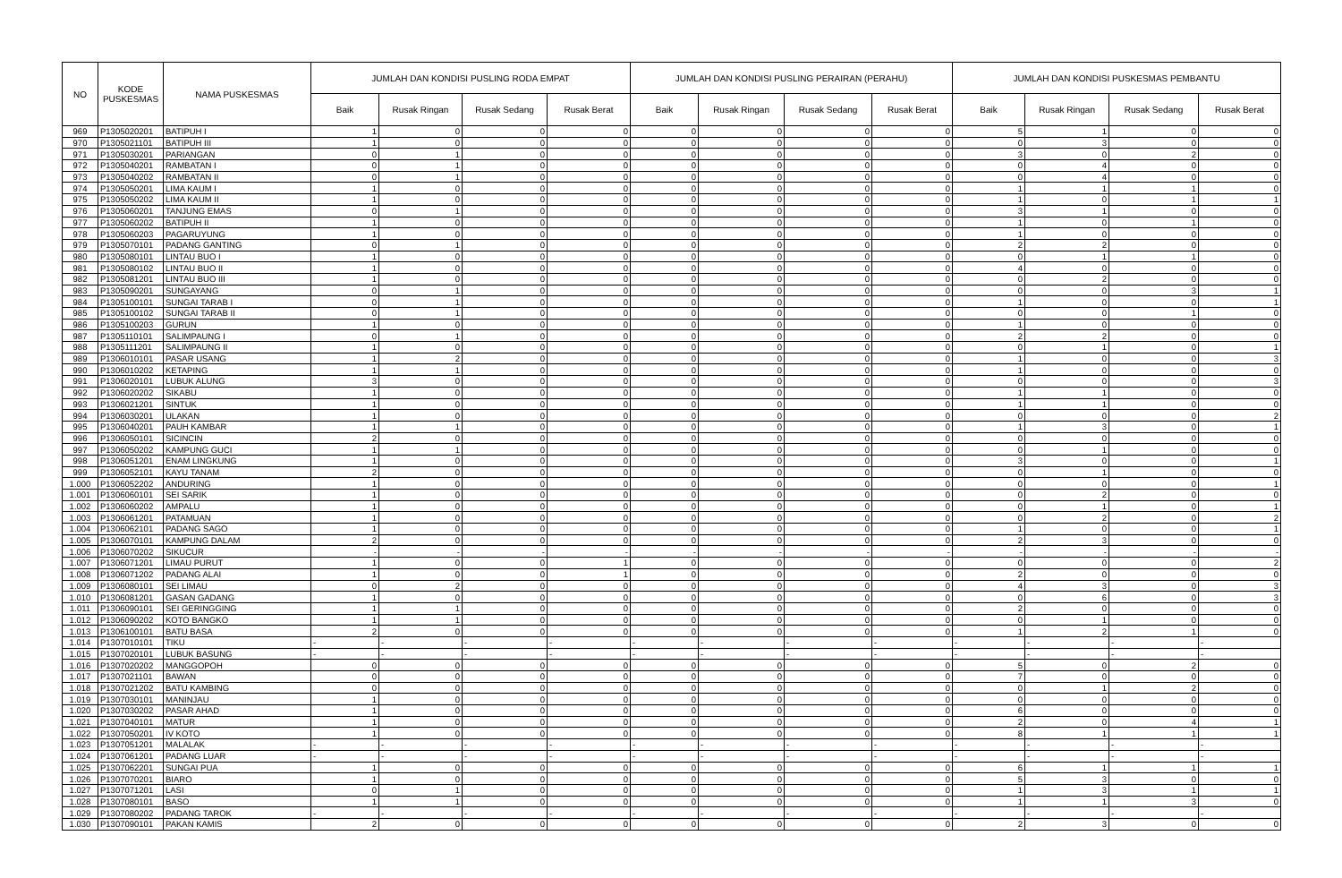| NO | KODE PUSKESMAS | NAMA PUSKESMAS | JUMLAH DAN KONDISI PUSLING RODA EMPAT | | | | JUMLAH DAN KONDISI PUSLING PERAIRAN (PERAHU) | | | | JUMLAH DAN KONDISI PUSKESMAS PEMBANTU | | | |
| --- | --- | --- | --- | --- | --- | --- | --- | --- | --- | --- | --- | --- | --- | --- |
| | | | Baik | Rusak Ringan | Rusak Sedang | Rusak Berat | Baik | Rusak Ringan | Rusak Sedang | Rusak Berat | Baik | Rusak Ringan | Rusak Sedang | Rusak Berat |
| 969 | P1305020201 | BATIPUH I | 1 | 0 | 0 | 0 | 0 | 0 | 0 | 0 | 5 | 1 | 0 | 0 |
| 970 | P1305021101 | BATIPUH III | 1 | 0 | 0 | 0 | 0 | 0 | 0 | 0 | 0 | 3 | 0 | 0 |
| 971 | P1305030201 | PARIANGAN | 0 | 1 | 0 | 0 | 0 | 0 | 0 | 0 | 3 | 0 | 2 | 0 |
| 972 | P1305040201 | RAMBATAN I | 0 | 1 | 0 | 0 | 0 | 0 | 0 | 0 | 0 | 4 | 0 | 0 |
| 973 | P1305040202 | RAMBATAN II | 0 | 1 | 0 | 0 | 0 | 0 | 0 | 0 | 0 | 4 | 0 | 0 |
| 974 | P1305050201 | LIMA KAUM I | 1 | 0 | 0 | 0 | 0 | 0 | 0 | 0 | 1 | 1 | 1 | 0 |
| 975 | P1305050202 | LIMA KAUM II | 1 | 0 | 0 | 0 | 0 | 0 | 0 | 0 | 1 | 0 | 1 | 1 |
| 976 | P1305060201 | TANJUNG EMAS | 0 | 1 | 0 | 0 | 0 | 0 | 0 | 0 | 3 | 1 | 0 | 0 |
| 977 | P1305060202 | BATIPUH II | 1 | 0 | 0 | 0 | 0 | 0 | 0 | 0 | 1 | 0 | 1 | 0 |
| 978 | P1305060203 | PAGARUYUNG | 1 | 0 | 0 | 0 | 0 | 0 | 0 | 0 | 1 | 0 | 0 | 0 |
| 979 | P1305070101 | PADANG GANTING | 0 | 1 | 0 | 0 | 0 | 0 | 0 | 0 | 2 | 2 | 0 | 0 |
| 980 | P1305080101 | LINTAU BUO I | 1 | 0 | 0 | 0 | 0 | 0 | 0 | 0 | 0 | 1 | 1 | 0 |
| 981 | P1305080102 | LINTAU BUO II | 1 | 0 | 0 | 0 | 0 | 0 | 0 | 0 | 4 | 0 | 0 | 0 |
| 982 | P1305081201 | LINTAU BUO III | 1 | 0 | 0 | 0 | 0 | 0 | 0 | 0 | 0 | 2 | 0 | 0 |
| 983 | P1305090201 | SUNGAYANG | 0 | 1 | 0 | 0 | 0 | 0 | 0 | 0 | 0 | 0 | 3 | 1 |
| 984 | P1305100101 | SUNGAI TARAB I | 0 | 1 | 0 | 0 | 0 | 0 | 0 | 0 | 1 | 0 | 0 | 1 |
| 985 | P1305100102 | SUNGAI TARAB II | 0 | 1 | 0 | 0 | 0 | 0 | 0 | 0 | 0 | 0 | 1 | 0 |
| 986 | P1305100203 | GURUN | 1 | 0 | 0 | 0 | 0 | 0 | 0 | 0 | 1 | 0 | 0 | 0 |
| 987 | P1305110101 | SALIMPAUNG I | 0 | 1 | 0 | 0 | 0 | 0 | 0 | 0 | 2 | 2 | 0 | 0 |
| 988 | P1305111201 | SALIMPAUNG II | 1 | 0 | 0 | 0 | 0 | 0 | 0 | 0 | 0 | 1 | 0 | 1 |
| 989 | P1306010101 | PASAR USANG | 1 | 2 | 0 | 0 | 0 | 0 | 0 | 0 | 1 | 0 | 0 | 3 |
| 990 | P1306010202 | KETAPING | 1 | 1 | 0 | 0 | 0 | 0 | 0 | 0 | 1 | 0 | 0 | 0 |
| 991 | P1306020101 | LUBUK ALUNG | 3 | 0 | 0 | 0 | 0 | 0 | 0 | 0 | 0 | 0 | 0 | 3 |
| 992 | P1306020202 | SIKABU | 1 | 0 | 0 | 0 | 0 | 0 | 0 | 0 | 1 | 1 | 0 | 0 |
| 993 | P1306021201 | SINTUK | 1 | 0 | 0 | 0 | 0 | 0 | 0 | 0 | 1 | 1 | 0 | 0 |
| 994 | P1306030201 | ULAKAN | 1 | 0 | 0 | 0 | 0 | 0 | 0 | 0 | 0 | 0 | 0 | 2 |
| 995 | P1306040201 | PAUH KAMBAR | 1 | 1 | 0 | 0 | 0 | 0 | 0 | 0 | 1 | 3 | 0 | 1 |
| 996 | P1306050101 | SICINCIN | 2 | 0 | 0 | 0 | 0 | 0 | 0 | 0 | 0 | 0 | 0 | 0 |
| 997 | P1306050202 | KAMPUNG GUCI | 1 | 1 | 0 | 0 | 0 | 0 | 0 | 0 | 0 | 1 | 0 | 0 |
| 998 | P1306051201 | ENAM LINGKUNG | 1 | 0 | 0 | 0 | 0 | 0 | 0 | 0 | 3 | 0 | 0 | 1 |
| 999 | P1306052101 | KAYU TANAM | 2 | 0 | 0 | 0 | 0 | 0 | 0 | 0 | 0 | 1 | 0 | 0 |
| 1.000 | P1306052202 | ANDURING | 1 | 0 | 0 | 0 | 0 | 0 | 0 | 0 | 0 | 0 | 0 | 1 |
| 1.001 | P1306060101 | SEI SARIK | 1 | 0 | 0 | 0 | 0 | 0 | 0 | 0 | 0 | 2 | 0 | 0 |
| 1.002 | P1306060202 | AMPALU | 1 | 0 | 0 | 0 | 0 | 0 | 0 | 0 | 0 | 1 | 0 | 1 |
| 1.003 | P1306061201 | PATAMUAN | 1 | 0 | 0 | 0 | 0 | 0 | 0 | 0 | 0 | 2 | 0 | 2 |
| 1.004 | P1306062101 | PADANG SAGO | 1 | 0 | 0 | 0 | 0 | 0 | 0 | 0 | 1 | 0 | 0 | 1 |
| 1.005 | P1306070101 | KAMPUNG DALAM | 2 | 0 | 0 | 0 | 0 | 0 | 0 | 0 | 2 | 3 | 0 | 0 |
| 1.006 | P1306070202 | SIKUCUR | - | - | - | - | - | - | - | - | - | - | - | - |
| 1.007 | P1306071201 | LIMAU PURUT | 1 | 0 | 0 | 1 | 0 | 0 | 0 | 0 | 0 | 0 | 0 | 2 |
| 1.008 | P1306071202 | PADANG ALAI | 1 | 0 | 0 | 1 | 0 | 0 | 0 | 0 | 2 | 0 | 0 | 0 |
| 1.009 | P1306080101 | SEI LIMAU | 0 | 2 | 0 | 0 | 0 | 0 | 0 | 0 | 4 | 3 | 0 | 3 |
| 1.010 | P1306081201 | GASAN GADANG | 1 | 0 | 0 | 0 | 0 | 0 | 0 | 0 | 0 | 6 | 0 | 3 |
| 1.011 | P1306090101 | SEI GERINGGING | 1 | 1 | 0 | 0 | 0 | 0 | 0 | 0 | 2 | 0 | 0 | 0 |
| 1.012 | P1306090202 | KOTO BANGKO | 1 | 1 | 0 | 0 | 0 | 0 | 0 | 0 | 0 | 1 | 0 | 0 |
| 1.013 | P1306100101 | BATU BASA | 2 | 0 | 0 | 0 | 0 | 0 | 0 | 0 | 1 | 2 | 1 | 0 |
| 1.014 | P1307010101 | TIKU | - | - | - | - | - | - | - | - | - | - | - | - |
| 1.015 | P1307020101 | LUBUK BASUNG | - | - | - | - | - | - | - | - | - | - | - | - |
| 1.016 | P1307020202 | MANGGOPOH | 0 | 0 | 0 | 0 | 0 | 0 | 0 | 0 | 5 | 0 | 2 | 0 |
| 1.017 | P1307021101 | BAWAN | 0 | 0 | 0 | 0 | 0 | 0 | 0 | 0 | 7 | 0 | 0 | 0 |
| 1.018 | P1307021202 | BATU KAMBING | 0 | 0 | 0 | 0 | 0 | 0 | 0 | 0 | 0 | 1 | 2 | 0 |
| 1.019 | P1307030101 | MANINJAU | 1 | 0 | 0 | 0 | 0 | 0 | 0 | 0 | 0 | 0 | 0 | 0 |
| 1.020 | P1307030202 | PASAR AHAD | 1 | 0 | 0 | 0 | 0 | 0 | 0 | 0 | 6 | 0 | 0 | 0 |
| 1.021 | P1307040101 | MATUR | 1 | 0 | 0 | 0 | 0 | 0 | 0 | 0 | 2 | 0 | 4 | 1 |
| 1.022 | P1307050201 | IV KOTO | 1 | 0 | 0 | 0 | 0 | 0 | 0 | 0 | 8 | 1 | 1 | 1 |
| 1.023 | P1307051201 | MALALAK | - | - | - | - | - | - | - | - | - | - | - | - |
| 1.024 | P1307061201 | PADANG LUAR | - | - | - | - | - | - | - | - | - | - | - | - |
| 1.025 | P1307062201 | SUNGAI PUA | 1 | 0 | 0 | 0 | 0 | 0 | 0 | 0 | 6 | 1 | 1 | 1 |
| 1.026 | P1307070201 | BIARO | 1 | 0 | 0 | 0 | 0 | 0 | 0 | 0 | 5 | 3 | 0 | 0 |
| 1.027 | P1307071201 | LASI | 0 | 1 | 0 | 0 | 0 | 0 | 0 | 0 | 1 | 3 | 1 | 1 |
| 1.028 | P1307080101 | BASO | 1 | 1 | 0 | 0 | 0 | 0 | 0 | 0 | 1 | 1 | 3 | 0 |
| 1.029 | P1307080202 | PADANG TAROK | - | - | - | - | - | - | - | - | - | - | - | - |
| 1.030 | P1307090101 | PAKAN KAMIS | 2 | 0 | 0 | 0 | 0 | 0 | 0 | 0 | 2 | 3 | 0 | 0 |